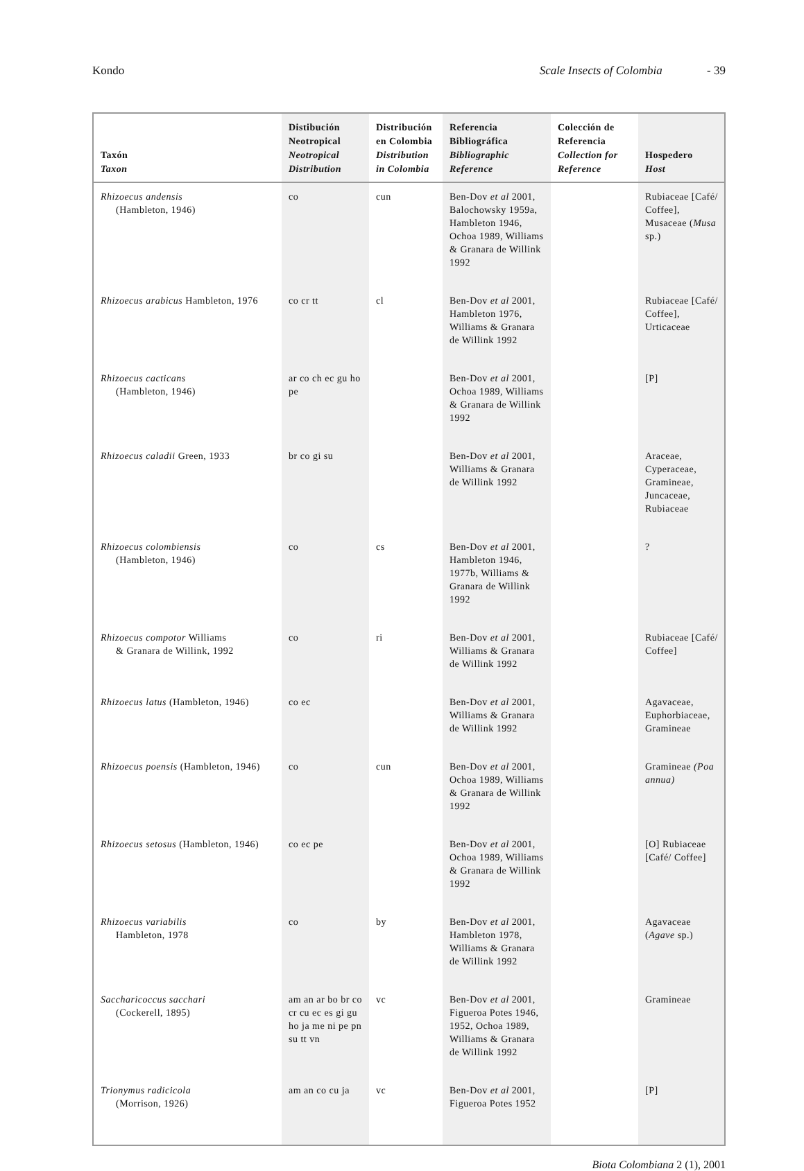Kondo Scale Insects of Colombia - 39
| Taxón Taxon | Distibución Neotropical Neotropical Distribution | Distribución en Colombia Distribution in Colombia | Referencia Bibliográfica Bibliographic Reference | Colección de Referencia Collection for Reference | Hospedero Host |
| --- | --- | --- | --- | --- | --- |
| Rhizoecus andensis (Hambleton, 1946) | co | cun | Ben-Dov et al 2001, Balochowsky 1959a, Hambleton 1946, Ochoa 1989, Williams & Granara de Willink 1992 | | Rubiaceae [Café/ Coffee], Musaceae ( Musa sp.) |
| Rhizoecus arabicus Hambleton, 1976 | co cr tt | cl | Ben-Dov et al 2001, Hambleton 1976, Williams & Granara de Willink 1992 | | Rubiaceae [Café/ Coffee], Urticaceae |
| Rhizoecus cacticans (Hambleton, 1946) | ar co ch ec gu ho pe | | Ben-Dov et al 2001, Ochoa 1989, Williams & Granara de Willink 1992 | | [P] |
| Rhizoecus caladii Green, 1933 | br co gi su | | Ben-Dov et al 2001, Williams & Granara de Willink 1992 | | Araceae, Cyperaceae, Gramineae, Juncaceae, Rubiaceae |
| Rhizoecus colombiensis (Hambleton, 1946) | co | cs | Ben-Dov et al 2001, Hambleton 1946, 1977b, Williams & Granara de Willink 1992 | | ? |
| Rhizoecus compotor Williams & Granara de Willink, 1992 | co | ri | Ben-Dov et al 2001, Williams & Granara de Willink 1992 | | Rubiaceae [Café/ Coffee] |
| Rhizoecus latus (Hambleton, 1946) | co ec | | Ben-Dov et al 2001, Williams & Granara de Willink 1992 | | Agavaceae, Euphorbiaceae, Gramineae |
| Rhizoecus poensis (Hambleton, 1946) | co | cun | Ben-Dov et al 2001, Ochoa 1989, Williams & Granara de Willink 1992 | | Gramineae (Poa annua) |
| Rhizoecus setosus (Hambleton, 1946) | co ec pe | | Ben-Dov et al 2001, Ochoa 1989, Williams & Granara de Willink 1992 | | [O] Rubiaceae [Café/ Coffee] |
| Rhizoecus variabilis Hambleton, 1978 | co | by | Ben-Dov et al 2001, Hambleton 1978, Williams & Granara de Willink 1992 | | Agavaceae ( Agave sp.) |
| Saccharicoccus sacchari (Cockerell, 1895) | am an ar bo br co cr cu ec es gi gu ho ja me ni pe pn su tt vn | vc | Ben-Dov et al 2001, Figueroa Potes 1946, 1952, Ochoa 1989, Williams & Granara de Willink 1992 | | Gramineae |
| Trionymus radicicola (Morrison, 1926) | am an co cu ja | vc | Ben-Dov et al 2001, Figueroa Potes 1952 | | [P] |
Biota Colombiana 2 (1), 2001